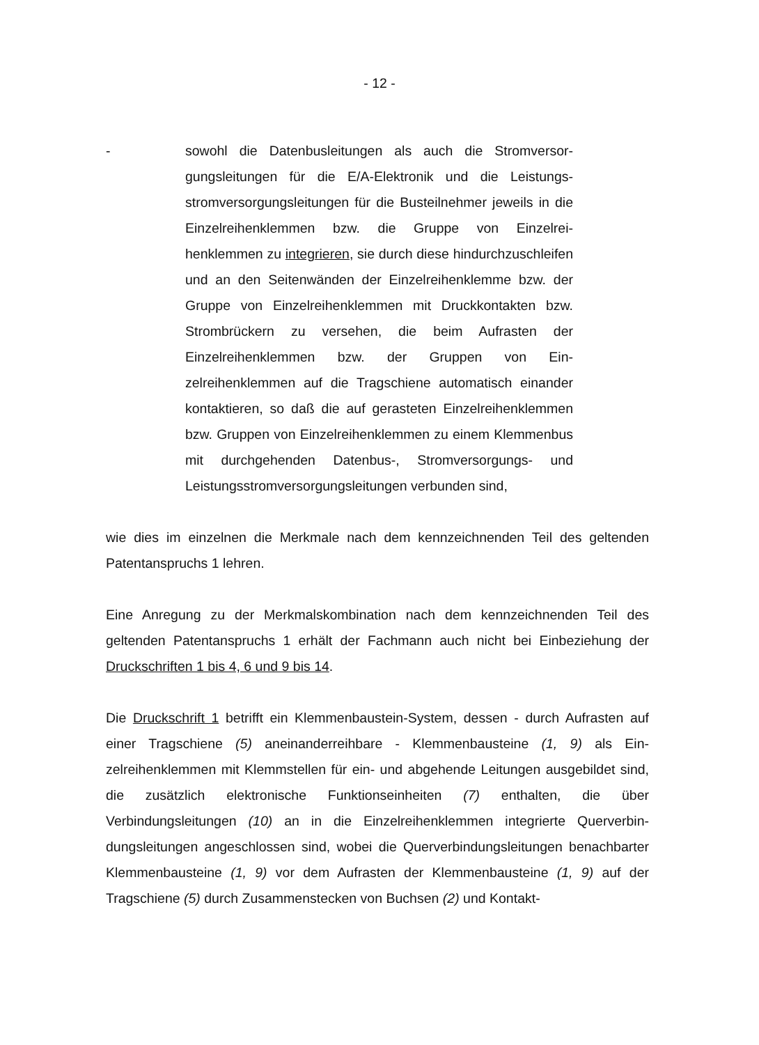- 12 -
- sowohl die Datenbusleitungen als auch die Stromversor­gungsleitungen für die E/A-Elektronik und die Leistungs­stromversorgungsleitungen für die Busteilnehmer jeweils in die Einzelreihenklemmen bzw. die Gruppe von Einzelrei­henklemmen zu integrieren, sie durch diese hindurchzu­schleifen und an den Seitenwänden der Einzelreihenklem­me bzw. der Gruppe von Einzelreihenklemmen mit Druck­kontakten bzw. Strombrückern zu versehen, die beim Auf­rasten der Einzelreihenklemmen bzw. der Gruppen von Ein­zelreihenklemmen auf die Tragschiene automatisch einan­der kontaktieren, so daß die auf gerasteten Einzelreihen­klemmen bzw. Gruppen von Einzelreihenklemmen zu ei­nem Klemmenbus mit durchgehenden Datenbus-, Strom­versorgungs- und Leistungsstromversorgungsleitungen ver­bunden sind,
wie dies im einzelnen die Merkmale nach dem kennzeichnenden Teil des gelten­den Patentanspruchs 1 lehren.
Eine Anregung zu der Merkmalskombination nach dem kennzeichnenden Teil des geltenden Patentanspruchs 1 erhält der Fachmann auch nicht bei Einbeziehung der Druckschriften 1 bis 4, 6 und 9 bis 14.
Die Druckschrift 1 betrifft ein Klemmenbaustein-System, dessen - durch Aufrasten auf einer Tragschiene (5) aneinanderreihbare - Klemmenbausteine (1, 9) als Ein­zelreihenklemmen mit Klemmstellen für ein- und abgehende Leitungen ausgebil­det sind, die zusätzlich elektronische Funktionseinheiten (7) enthalten, die über Verbindungsleitungen (10) an in die Einzelreihenklemmen integrierte Querverbin­dungsleitungen angeschlossen sind, wobei die Querverbindungsleitungen benach­barter Klemmenbausteine (1, 9) vor dem Aufrasten der Klemmenbausteine (1, 9) auf der Tragschiene (5) durch Zusammenstecken von Buchsen (2) und Kontakt-